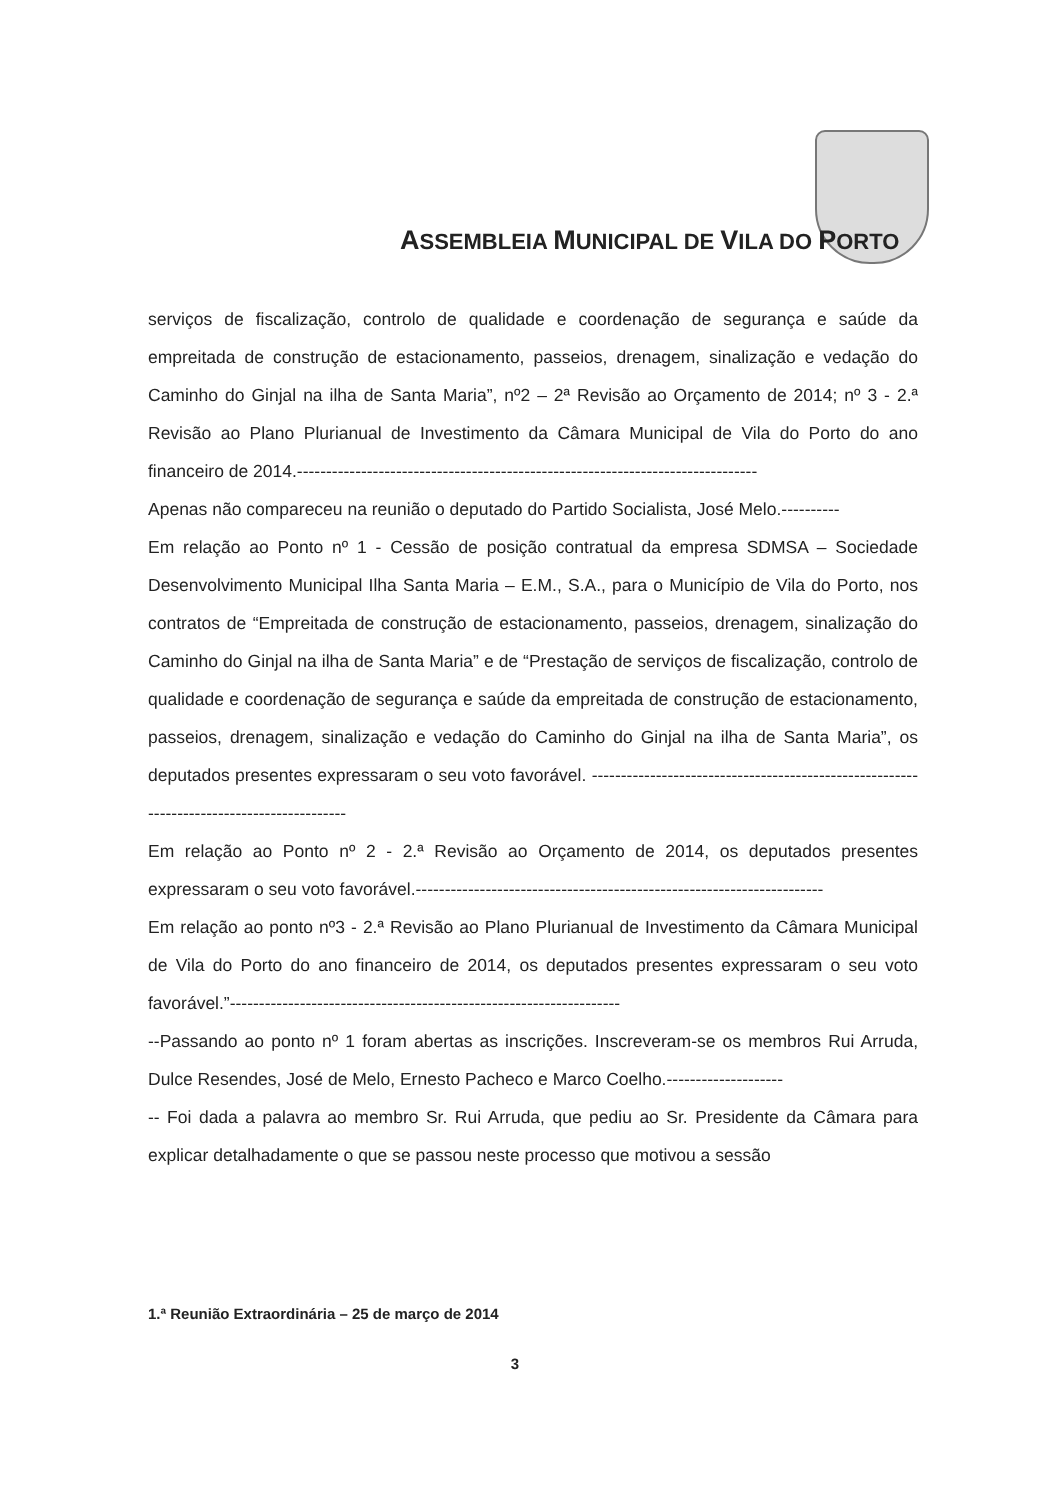ASSEMBLEIA MUNICIPAL DE VILA DO PORTO
serviços de fiscalização, controlo de qualidade e coordenação de segurança e saúde da empreitada de construção de estacionamento, passeios, drenagem, sinalização e vedação do Caminho do Ginjal na ilha de Santa Maria”, nº2 – 2ª Revisão ao Orçamento de 2014; nº 3 - 2.ª Revisão ao Plano Plurianual de Investimento da Câmara Municipal de Vila do Porto do ano financeiro de 2014.-------------------------------------------------------------------------------
Apenas não compareceu na reunião o deputado do Partido Socialista, José Melo.----------
Em relação ao Ponto nº 1 - Cessão de posição contratual da empresa SDMSA – Sociedade Desenvolvimento Municipal Ilha Santa Maria – E.M., S.A., para o Município de Vila do Porto, nos contratos de “Empreitada de construção de estacionamento, passeios, drenagem, sinalização do Caminho do Ginjal na ilha de Santa Maria” e de “Prestação de serviços de fiscalização, controlo de qualidade e coordenação de segurança e saúde da empreitada de construção de estacionamento, passeios, drenagem, sinalização e vedação do Caminho do Ginjal na ilha de Santa Maria”, os deputados presentes expressaram o seu voto favorável. ------------------------------------------------------------------------------------------
Em relação ao Ponto nº 2 - 2.ª Revisão ao Orçamento de 2014, os deputados presentes expressaram o seu voto favorável.----------------------------------------------------------------------
Em relação ao ponto nº3 - 2.ª Revisão ao Plano Plurianual de Investimento da Câmara Municipal de Vila do Porto do ano financeiro de 2014, os deputados presentes expressaram o seu voto favorável.”-------------------------------------------------------------------
--Passando ao ponto nº 1 foram abertas as inscrições. Inscreveram-se os membros Rui Arruda, Dulce Resendes, José de Melo, Ernesto Pacheco e Marco Coelho.--------------------
-- Foi dada a palavra ao membro Sr. Rui Arruda, que pediu ao Sr. Presidente da Câmara para explicar detalhadamente o que se passou neste processo que motivou a sessão
1.ª Reunião Extraordinária – 25 de março de 2014
3